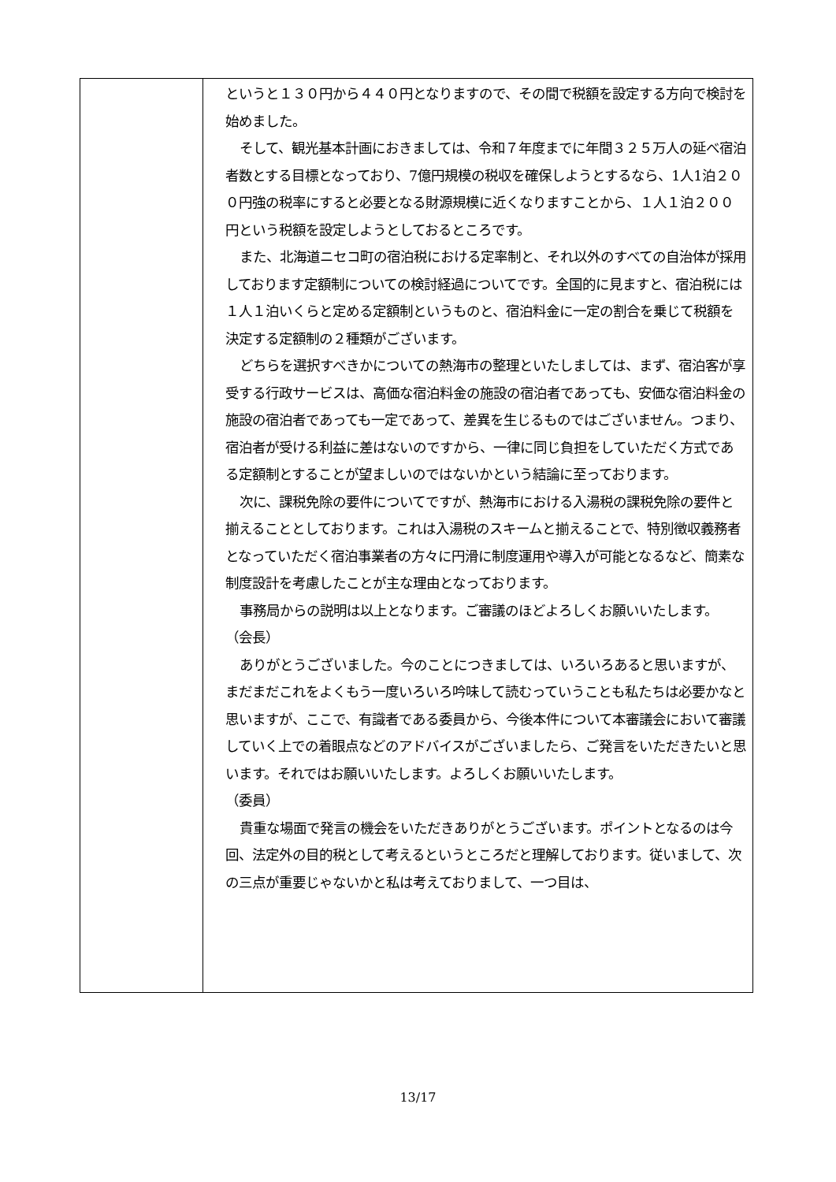| | というと１３０円から４４０円となりますので、その間で税額を設定する方向で検討を始めました。 そして、観光基本計画におきましては、令和７年度までに年間３２５万人の延べ宿泊者数とする目標となっており、7億円規模の税収を確保しようとするなら、1人1泊２００円強の税率にすると必要となる財源規模に近くなりますことから、１人１泊２００円という税額を設定しようとしておるところです。 また、北海道ニセコ町の宿泊税における定率制と、それ以外のすべての自治体が採用しております定額制についての検討経過についてです。全国的に見ますと、宿泊税には１人１泊いくらと定める定額制というものと、宿泊料金に一定の割合を乗じて税額を決定する定額制の２種類がございます。 どちらを選択すべきかについての熱海市の整理といたしましては、まず、宿泊客が享受する行政サービスは、高価な宿泊料金の施設の宿泊者であっても、安価な宿泊料金の施設の宿泊者であっても一定であって、差異を生じるものではございません。つまり、宿泊者が受ける利益に差はないのですから、一律に同じ負担をしていただく方式である定額制とすることが望ましいのではないかという結論に至っております。 次に、課税免除の要件についてですが、熱海市における入湯税の課税免除の要件と揃えることとしております。これは入湯税のスキームと揃えることで、特別徴収義務者となっていただく宿泊事業者の方々に円滑に制度運用や導入が可能となるなど、簡素な制度設計を考慮したことが主な理由となっております。 事務局からの説明は以上となります。ご審議のほどよろしくお願いいたします。 （会長） ありがとうございました。今のことにつきましては、いろいろあると思いますが、まだまだこれをよくもう一度いろいろ吟味して読むっていうことも私たちは必要かなと思いますが、ここで、有識者である委員から、今後本件について本審議会において審議していく上での着眼点などのアドバイスがございましたら、ご発言をいただきたいと思います。それではお願いいたします。よろしくお願いいたします。 （委員） 貴重な場面で発言の機会をいただきありがとうございます。ポイントとなるのは今回、法定外の目的税として考えるというところだと理解しております。従いまして、次の三点が重要じゃないかと私は考えておりまして、一つ目は、 |
13/17